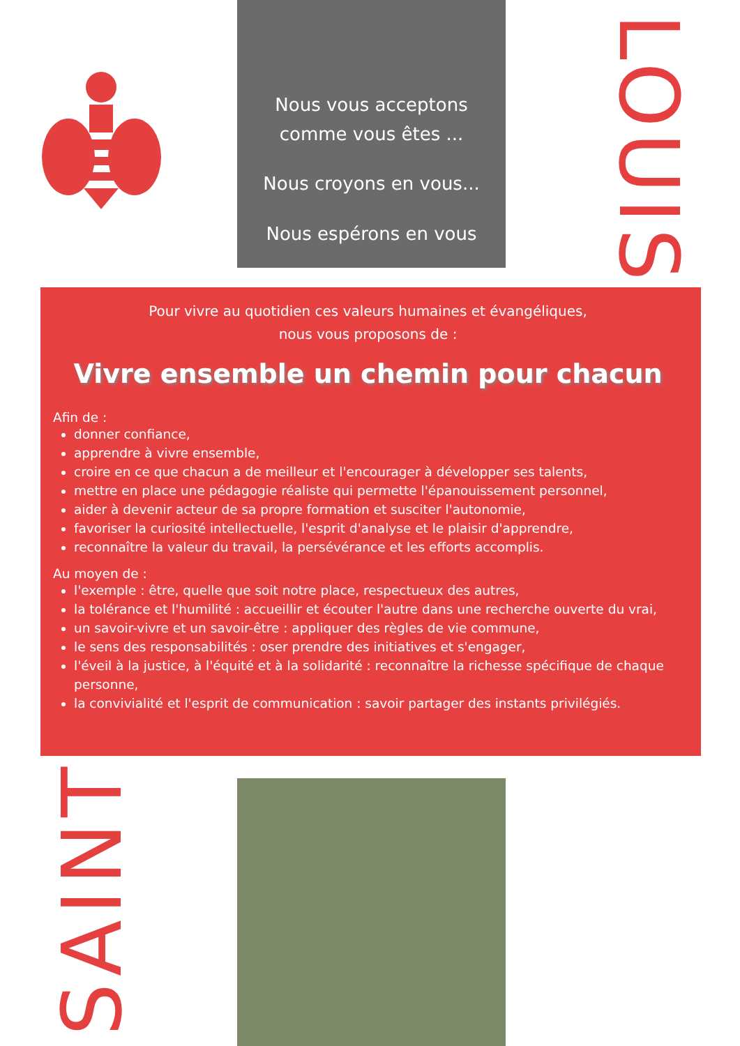Nous vous acceptons
comme vous êtes ...
Nous croyons en vous...
Nous espérons en vous
LOUIS
Pour vivre au quotidien ces valeurs humaines et évangéliques,
nous vous proposons de :
Vivre ensemble un chemin pour chacun
Afin de :
donner confiance,
apprendre à vivre ensemble,
croire en ce que chacun a de meilleur et l'encourager à développer ses talents,
mettre en place une pédagogie réaliste qui permette l'épanouissement personnel,
aider à devenir acteur de sa propre formation et susciter l'autonomie,
favoriser la curiosité intellectuelle, l'esprit d'analyse et le plaisir d'apprendre,
reconnaître la valeur du travail, la persévérance et les efforts accomplis.
Au moyen de :
l'exemple : être, quelle que soit notre place, respectueux des autres,
la tolérance et l'humilité : accueillir et écouter l'autre dans une recherche ouverte du vrai,
un savoir-vivre et un savoir-être : appliquer des règles de vie commune,
le sens des responsabilités : oser prendre des initiatives et s'engager,
l'éveil à la justice, à l'équité et à la solidarité : reconnaître la richesse spécifique de chaque personne,
la convivialité et l'esprit de communication : savoir partager des instants privilégiés.
SAINT